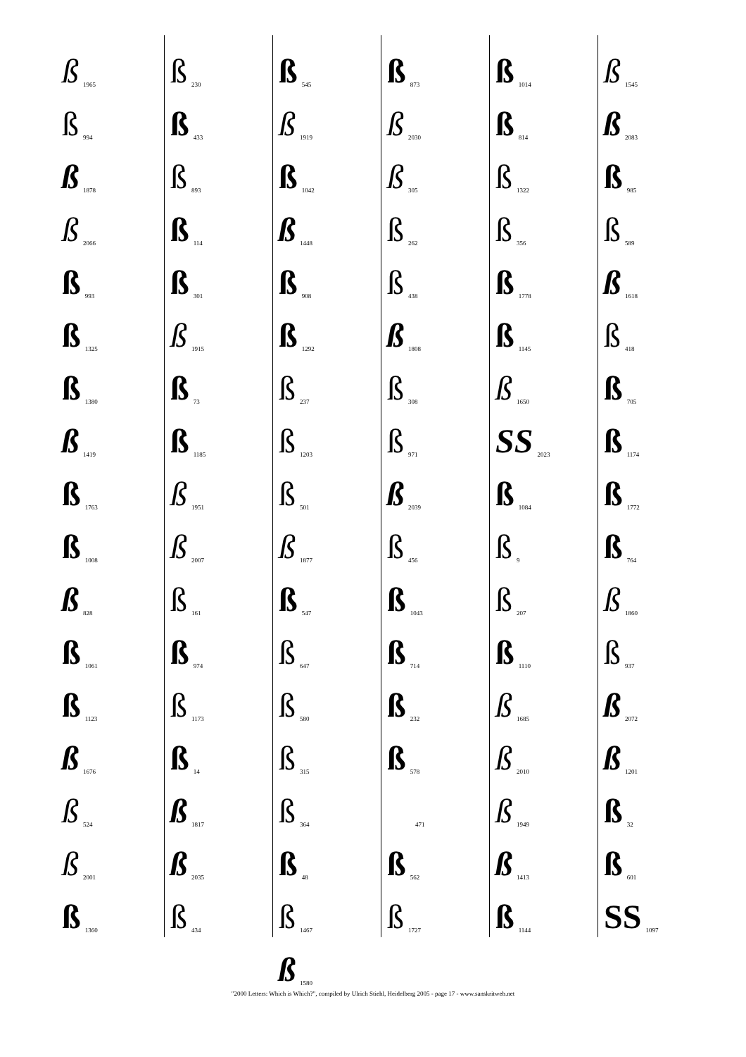ß 1965
ß 994
ß 1878
ß 2066
ß 993
ß 1325
ß 1380
ß 1419
ß 1763
ß 1008
ß 828
ß 1061
ß 1123
ß 1676
ß 524
ß 2001
ß 1360
ß 230
ß 433
ß 893
ß 114
ß 301
ß 1915
ß 73
ß 1185
ß 1951
ß 2007
ß 161
ß 974
ß 1173
ß 14
ß 1817
ß 2035
ß 434
ß 545
ß 1919
ß 1042
ß 1448
ß 908
ß 1292
ß 237
ß 1203
ß 501
ß 1877
ß 547
ß 647
ß 580
ß 315
ß 364
ß 48
ß 1467
ß 1580
ß 873
ß 2030
ß 305
ß 262
ß 438
ß 1808
ß 308
ß 971
ß 2039
ß 456
ß 1043
ß 714
ß 232
ß 578
471
ß 562
ß 1727
ß 1014
ß 814
ß 1322
ß 356
ß 1778
ß 1145
ß 1650
SS 2023
ß 1084
ß 9
ß 207
ß 1110
ß 1685
ß 2010
ß 1949
ß 1413
ß 1144
ß 1545
ß 2083
ß 985
ß 589
ß 1618
ß 418
ß 705
ß 1174
ß 1772
ß 764
ß 1860
ß 937
ß 2072
ß 1201
ß 32
ß 601
SS 1097
"2000 Letters: Which is Which?", compiled by Ulrich Stiehl, Heidelberg 2005 - page 17 - www.sanskritweb.net